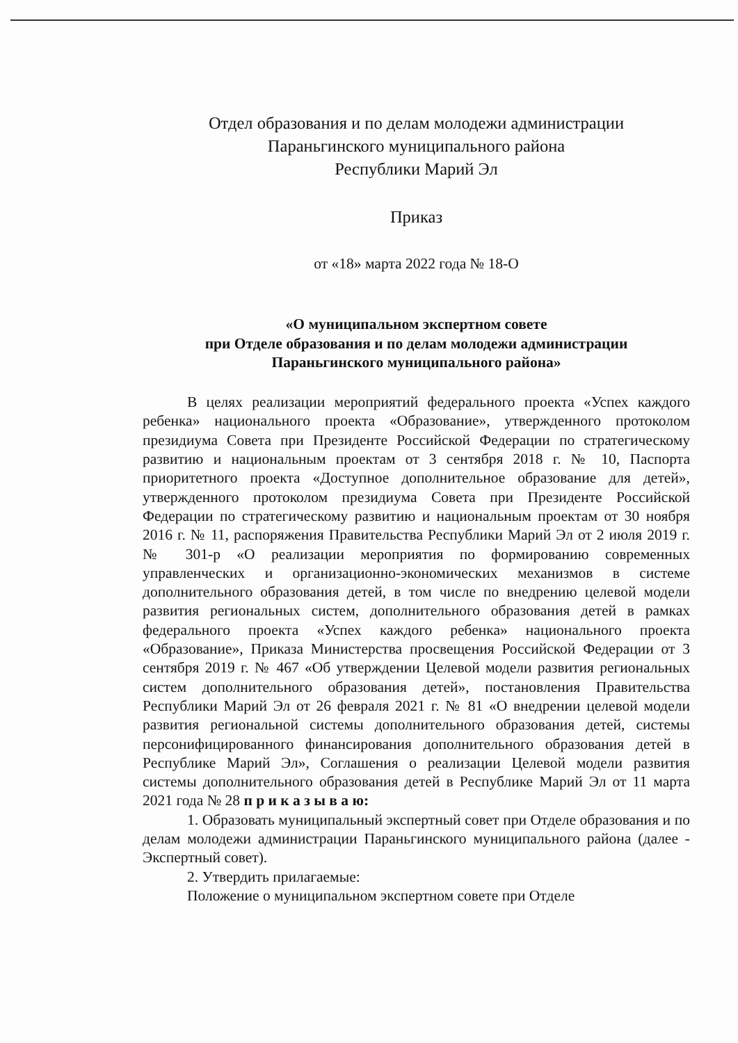Отдел образования и по делам молодежи администрации
Параньгинского муниципального района
Республики Марий Эл
Приказ
от «18» марта 2022 года № 18-О
«О муниципальном экспертном совете
при Отделе образования и по делам молодежи администрации
Параньгинского муниципального района»
В целях реализации мероприятий федерального проекта «Успех каждого ребенка» национального проекта «Образование», утвержденного протоколом президиума Совета при Президенте Российской Федерации по стратегическому развитию и национальным проектам от 3 сентября 2018 г. № 10, Паспорта приоритетного проекта «Доступное дополнительное образование для детей», утвержденного протоколом президиума Совета при Президенте Российской Федерации по стратегическому развитию и национальным проектам от 30 ноября 2016 г. № 11, распоряжения Правительства Республики Марий Эл от 2 июля 2019 г. № 301-р «О реализации мероприятия по формированию современных управленческих и организационно-экономических механизмов в системе дополнительного образования детей, в том числе по внедрению целевой модели развития региональных систем, дополнительного образования детей в рамках федерального проекта «Успех каждого ребенка» национального проекта «Образование», Приказа Министерства просвещения Российской Федерации от 3 сентября 2019 г. № 467 «Об утверждении Целевой модели развития региональных систем дополнительного образования детей», постановления Правительства Республики Марий Эл от 26 февраля 2021 г. № 81 «О внедрении целевой модели развития региональной системы дополнительного образования детей, системы персонифицированного финансирования дополнительного образования детей в Республике Марий Эл», Соглашения о реализации Целевой модели развития системы дополнительного образования детей в Республике Марий Эл от 11 марта 2021 года № 28 п р и к а з ы в а ю:
1. Образовать муниципальный экспертный совет при Отделе образования и по делам молодежи администрации Параньгинского муниципального района (далее - Экспертный совет).
2. Утвердить прилагаемые:
Положение о муниципальном экспертном совете при Отделе